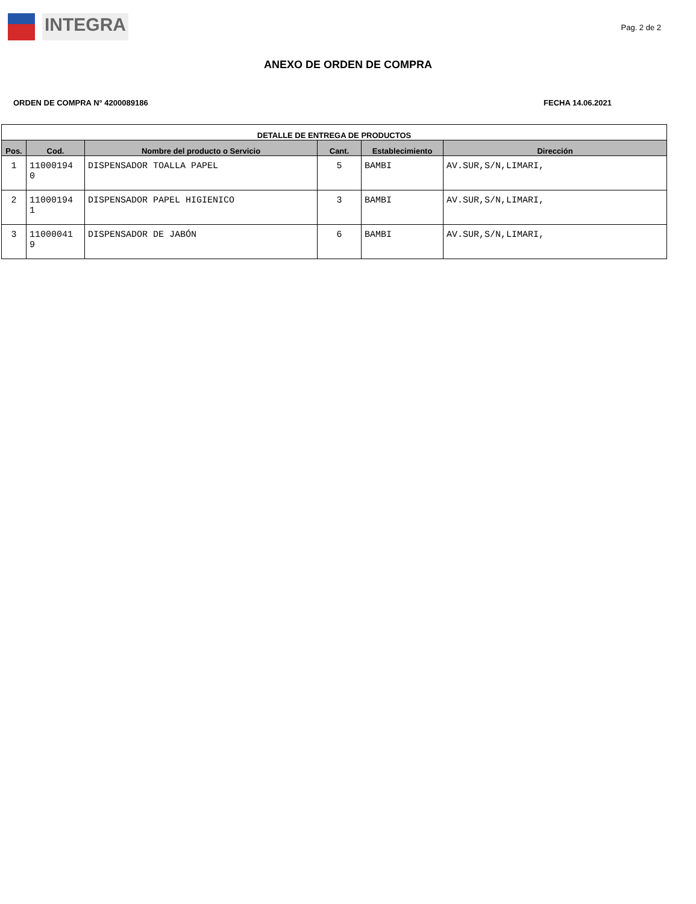INTEGRA
Pag. 2 de 2
ANEXO DE ORDEN DE COMPRA
ORDEN DE COMPRA N° 4200089186 FECHA 14.06.2021
| DETALLE DE ENTREGA DE PRODUCTOS | | | | | |
| --- | --- | --- | --- | --- | --- |
| Pos. | Cod. | Nombre del producto o Servicio | Cant. | Establecimiento | Dirección |
| 1 | 11000194 0 | DISPENSADOR TOALLA PAPEL | 5 | BAMBI | AV.SUR,S/N,LIMARI, |
| 2 | 11000194 1 | DISPENSADOR PAPEL HIGIENICO | 3 | BAMBI | AV.SUR,S/N,LIMARI, |
| 3 | 11000041 9 | DISPENSADOR DE JABÓN | 6 | BAMBI | AV.SUR,S/N,LIMARI, |